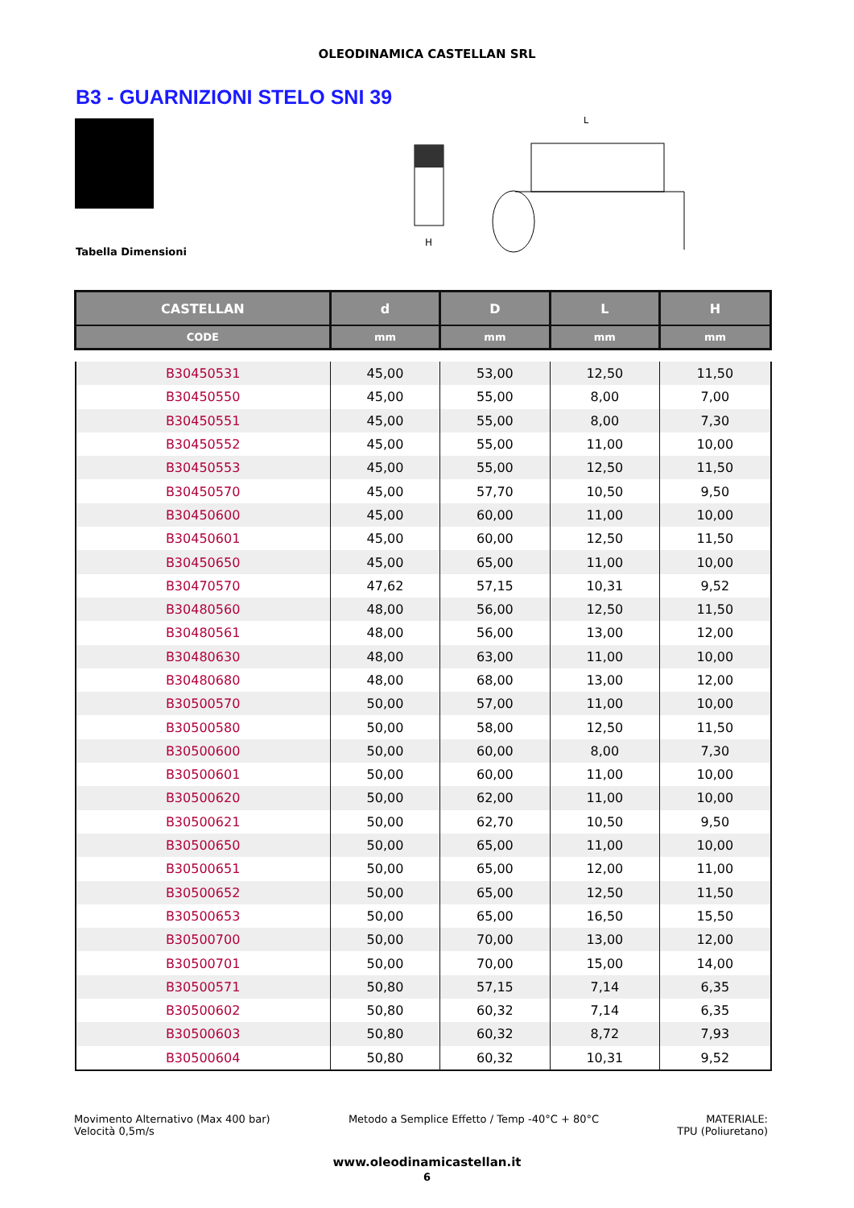OLEODINAMICA CASTELLAN SRL
B3 - GUARNIZIONI STELO SNI 39
H
L
Tabella Dimensioni
| CASTELLAN | d | D | L | H |
| --- | --- | --- | --- | --- |
| CODE | mm | mm | mm | mm |
| B30450531 | 45,00 | 53,00 | 12,50 | 11,50 |
| B30450550 | 45,00 | 55,00 | 8,00 | 7,00 |
| B30450551 | 45,00 | 55,00 | 8,00 | 7,30 |
| B30450552 | 45,00 | 55,00 | 11,00 | 10,00 |
| B30450553 | 45,00 | 55,00 | 12,50 | 11,50 |
| B30450570 | 45,00 | 57,70 | 10,50 | 9,50 |
| B30450600 | 45,00 | 60,00 | 11,00 | 10,00 |
| B30450601 | 45,00 | 60,00 | 12,50 | 11,50 |
| B30450650 | 45,00 | 65,00 | 11,00 | 10,00 |
| B30470570 | 47,62 | 57,15 | 10,31 | 9,52 |
| B30480560 | 48,00 | 56,00 | 12,50 | 11,50 |
| B30480561 | 48,00 | 56,00 | 13,00 | 12,00 |
| B30480630 | 48,00 | 63,00 | 11,00 | 10,00 |
| B30480680 | 48,00 | 68,00 | 13,00 | 12,00 |
| B30500570 | 50,00 | 57,00 | 11,00 | 10,00 |
| B30500580 | 50,00 | 58,00 | 12,50 | 11,50 |
| B30500600 | 50,00 | 60,00 | 8,00 | 7,30 |
| B30500601 | 50,00 | 60,00 | 11,00 | 10,00 |
| B30500620 | 50,00 | 62,00 | 11,00 | 10,00 |
| B30500621 | 50,00 | 62,70 | 10,50 | 9,50 |
| B30500650 | 50,00 | 65,00 | 11,00 | 10,00 |
| B30500651 | 50,00 | 65,00 | 12,00 | 11,00 |
| B30500652 | 50,00 | 65,00 | 12,50 | 11,50 |
| B30500653 | 50,00 | 65,00 | 16,50 | 15,50 |
| B30500700 | 50,00 | 70,00 | 13,00 | 12,00 |
| B30500701 | 50,00 | 70,00 | 15,00 | 14,00 |
| B30500571 | 50,80 | 57,15 | 7,14 | 6,35 |
| B30500602 | 50,80 | 60,32 | 7,14 | 6,35 |
| B30500603 | 50,80 | 60,32 | 8,72 | 7,93 |
| B30500604 | 50,80 | 60,32 | 10,31 | 9,52 |
Movimento Alternativo (Max 400 bar)
Velocità 0,5m/s
Metodo a Semplice Effetto / Temp -40°C + 80°C
MATERIALE:
TPU (Poliuretano)
www.oleodinamicastellan.it
6